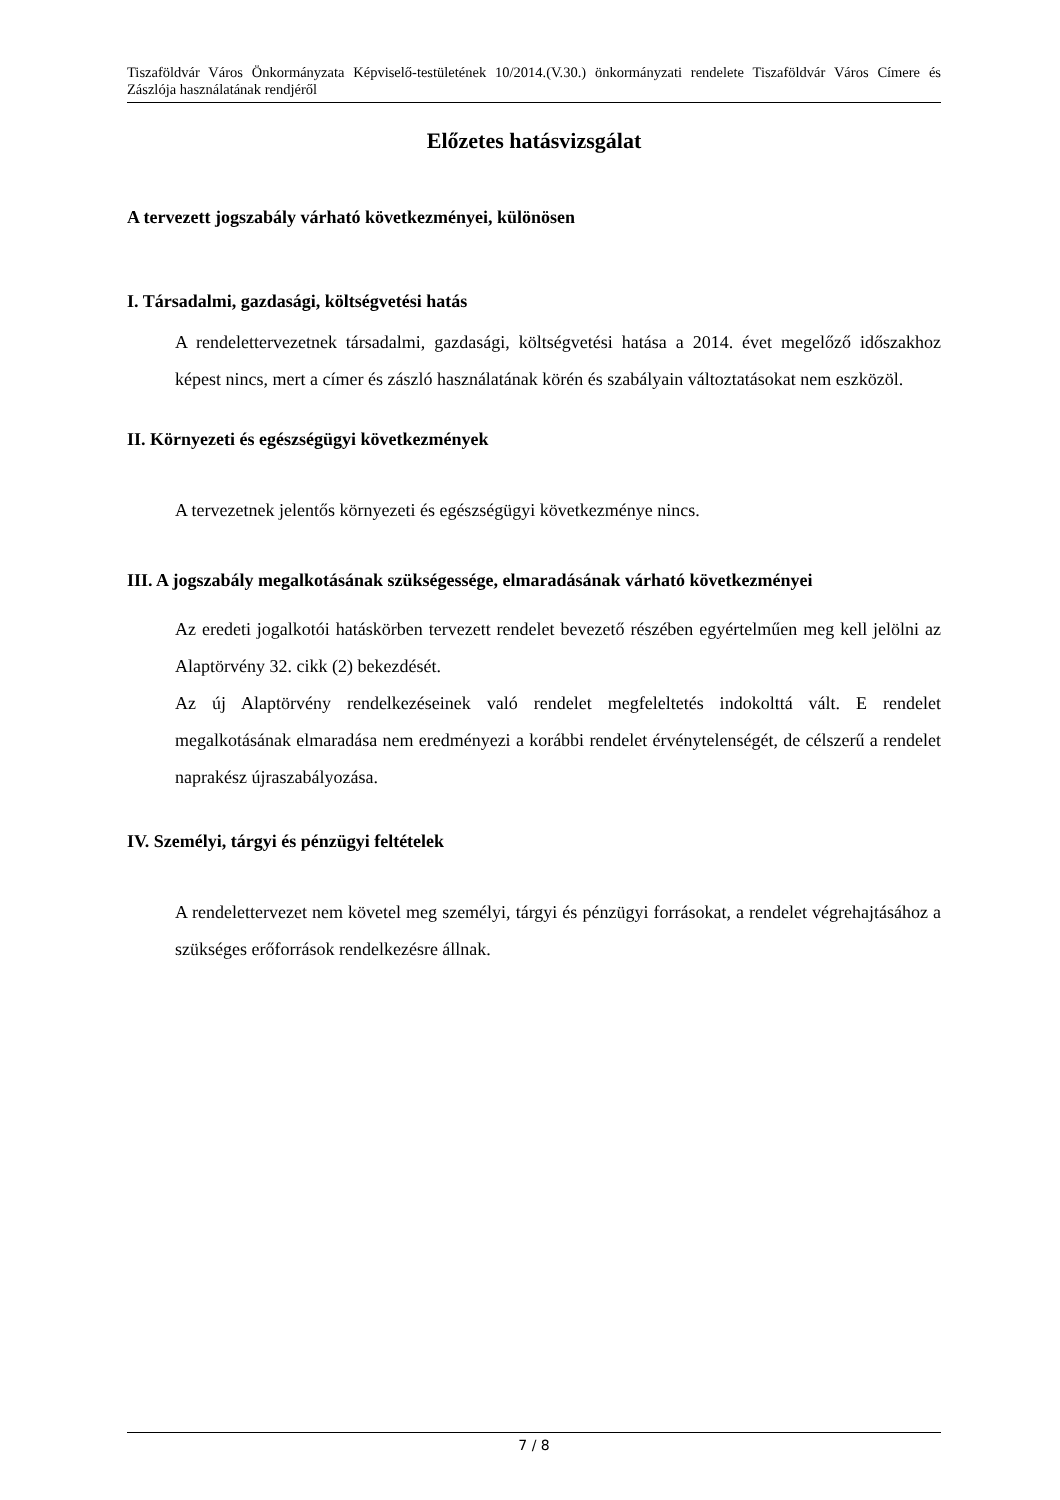Tiszaföldvár Város Önkormányzata Képviselő-testületének 10/2014.(V.30.) önkormányzati rendelete Tiszaföldvár Város Címere és Zászlója használatának rendjéről
Előzetes hatásvizsgálat
A tervezett jogszabály várható következményei, különösen
I. Társadalmi, gazdasági, költségvetési hatás
A rendelettervezetnek társadalmi, gazdasági, költségvetési hatása a 2014. évet megelőző időszakhoz képest nincs, mert a címer és zászló használatának körén és szabályain változtatásokat nem eszközöl.
II. Környezeti és egészségügyi következmények
A tervezetnek jelentős környezeti és egészségügyi következménye nincs.
III. A jogszabály megalkotásának szükségessége, elmaradásának várható következményei
Az eredeti jogalkotói hatáskörben tervezett rendelet bevezető részében egyértelműen meg kell jelölni az Alaptörvény 32. cikk (2) bekezdését.
Az új Alaptörvény rendelkezéseinek való rendelet megfeleltetés indokolttá vált. E rendelet megalkotásának elmaradása nem eredményezi a korábbi rendelet érvénytelenségét, de célszerű a rendelet naprakész újraszabályozása.
IV. Személyi, tárgyi és pénzügyi feltételek
A rendelettervezet nem követel meg személyi, tárgyi és pénzügyi forrásokat, a rendelet végrehajtásához a szükséges erőforrások rendelkezésre állnak.
7 / 8